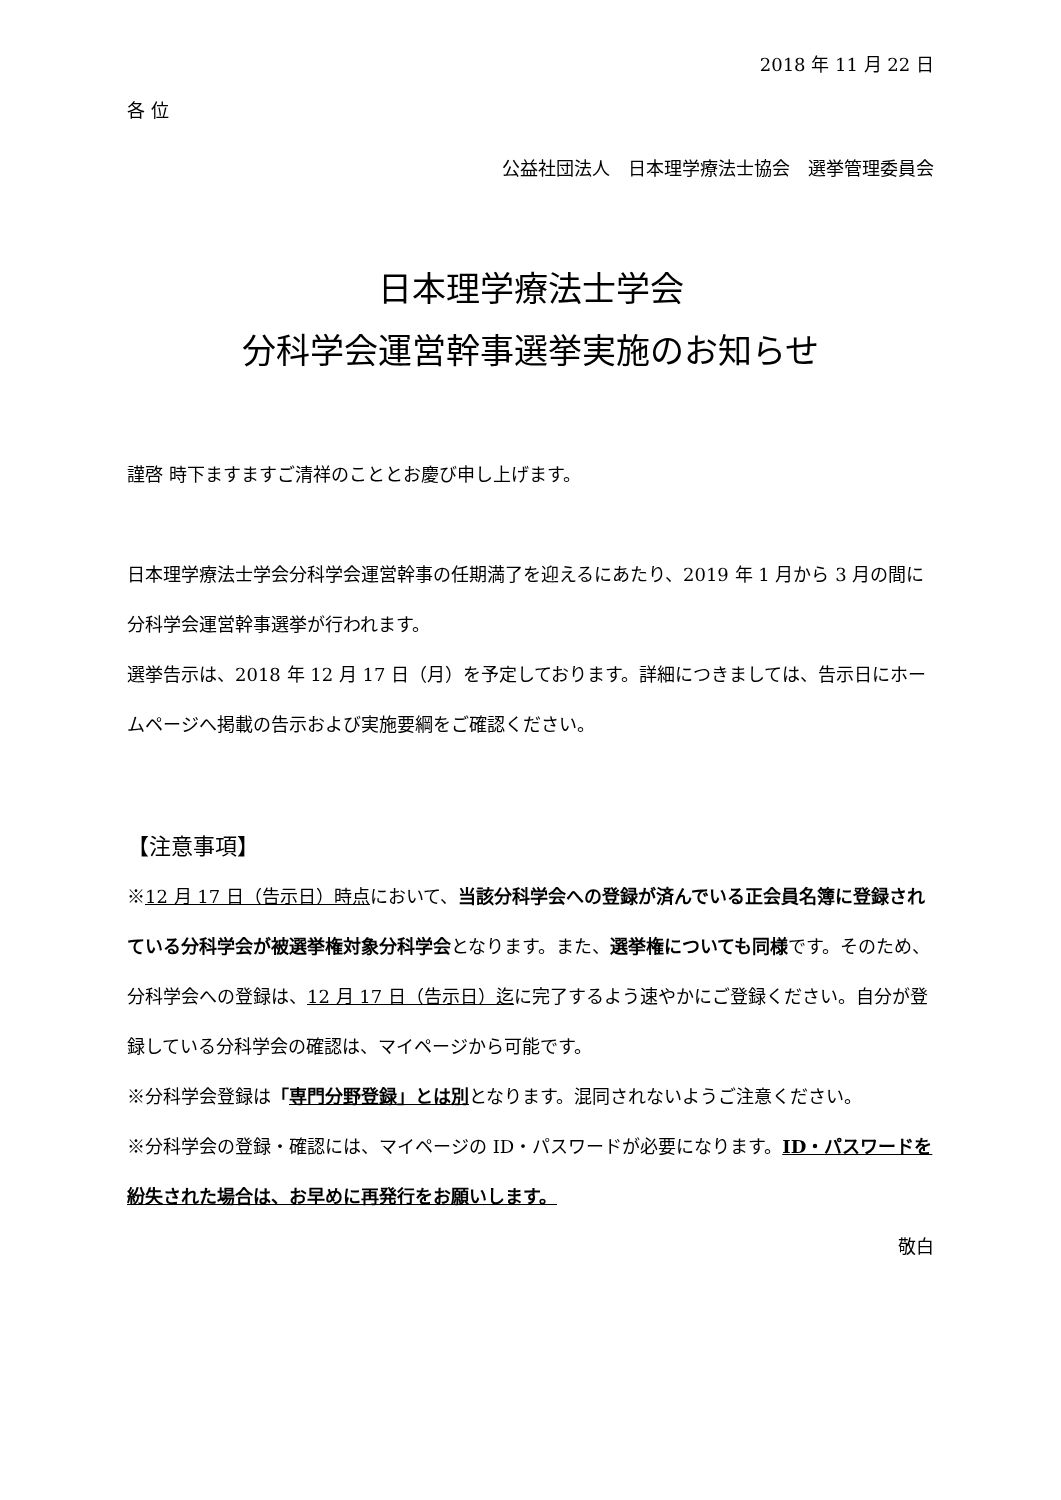2018 年 11 月 22 日
各 位
公益社団法人　日本理学療法士協会　選挙管理委員会
日本理学療法士学会
分科学会運営幹事選挙実施のお知らせ
謹啓 時下ますますご清祥のこととお慶び申し上げます。
日本理学療法士学会分科学会運営幹事の任期満了を迎えるにあたり、2019 年 1 月から 3 月の間に分科学会運営幹事選挙が行われます。
選挙告示は、2018 年 12 月 17 日（月）を予定しております。詳細につきましては、告示日にホームページへ掲載の告示および実施要綱をご確認ください。
【注意事項】
※12 月 17 日（告示日）時点において、当該分科学会への登録が済んでいる正会員名簿に登録されている分科学会が被選挙権対象分科学会となります。また、選挙権についても同様です。そのため、分科学会への登録は、12 月 17 日（告示日）迄に完了するよう速やかにご登録ください。自分が登録している分科学会の確認は、マイページから可能です。
※分科学会登録は「専門分野登録」とは別となります。混同されないようご注意ください。
※分科学会の登録・確認には、マイページの ID・パスワードが必要になります。ID・パスワードを紛失された場合は、お早めに再発行をお願いします。
敬白